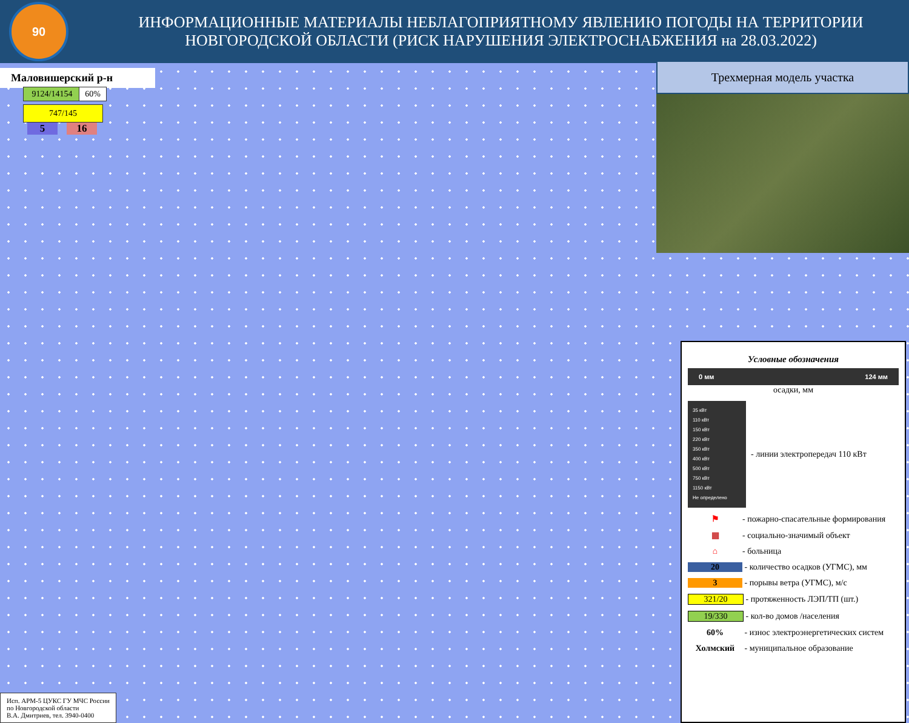90
ИНФОРМАЦИОННЫЕ МАТЕРИАЛЫ НЕБЛАГОПРИЯТНОМУ ЯВЛЕНИЮ ПОГОДЫ НА ТЕРРИТОРИИ НОВГОРОДСКОЙ ОБЛАСТИ (РИСК НАРУШЕНИЯ ЭЛЕКТРОСНАБЖЕНИЯ на 28.03.2022)
Маловишерский р-н
9124/14154 60%
747/145
5 16
Трехмерная модель участка
Условные обозначения
0 мм 124 мм
осадки, мм
35 кВт
110 кВт
150 кВт
220 кВт
350 кВт
400 кВт
500 кВт
750 кВт
1150 кВт
Не определено
- линии электропередач 110 кВт
⚑
- пожарно-спасательные формирования
▦
- социально-значимый объект
⌂
- больница
20
- количество осадков (УГМС), мм
3
- порывы ветра (УГМС), м/с
321/20
- протяженность ЛЭП/ТП (шт.)
19/330
- кол-во домов /населения
60%
- износ электроэнергетических систем
Холмский
- муниципальное образование
Исп. АРМ-5 ЦУКС ГУ МЧС России
по Новгородской области
В.А. Дмитриев, тел. 3940-0400